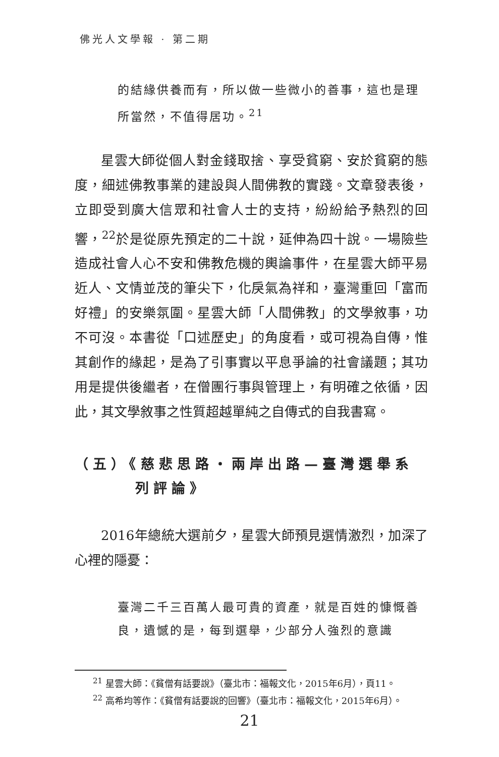佛光人文學報 · 第二期
的結緣供養而有，所以做一些微小的善事，這也是理所當然，不值得居功。<sup>21</sup>
星雲大師從個人對金錢取捨、享受貧窮、安於貧窮的態度，細述佛教事業的建設與人間佛教的實踐。文章發表後，立即受到廣大信眾和社會人士的支持，紛紛給予熱烈的回響，<sup>22</sup>於是從原先預定的二十說，延伸為四十說。一場險些造成社會人心不安和佛教危機的輿論事件，在星雲大師平易近人、文情並茂的筆尖下，化戾氣為祥和，臺灣重回「富而好禮」的安樂氛圍。星雲大師「人間佛教」的文學敘事，功不可沒。本書從「口述歷史」的角度看，或可視為自傳，惟其創作的緣起，是為了引事實以平息爭論的社會議題；其功用是提供後繼者，在僧團行事與管理上，有明確之依循，因此，其文學敘事之性質超越單純之自傳式的自我書寫。
（五）《慈悲思路・兩岸出路—臺灣選舉系
列評論》
2016年總統大選前夕，星雲大師預見選情激烈，加深了心裡的隱憂：
臺灣二千三百萬人最可貴的資產，就是百姓的慷慨善良，遺憾的是，每到選舉，少部分人強烈的意識
<sup>21</sup> 星雲大師：《貧僧有話要說》（臺北市：福報文化，2015年6月），頁11。
<sup>22</sup> 高希均等作：《貧僧有話要說的回響》（臺北市：福報文化，2015年6月）。
21